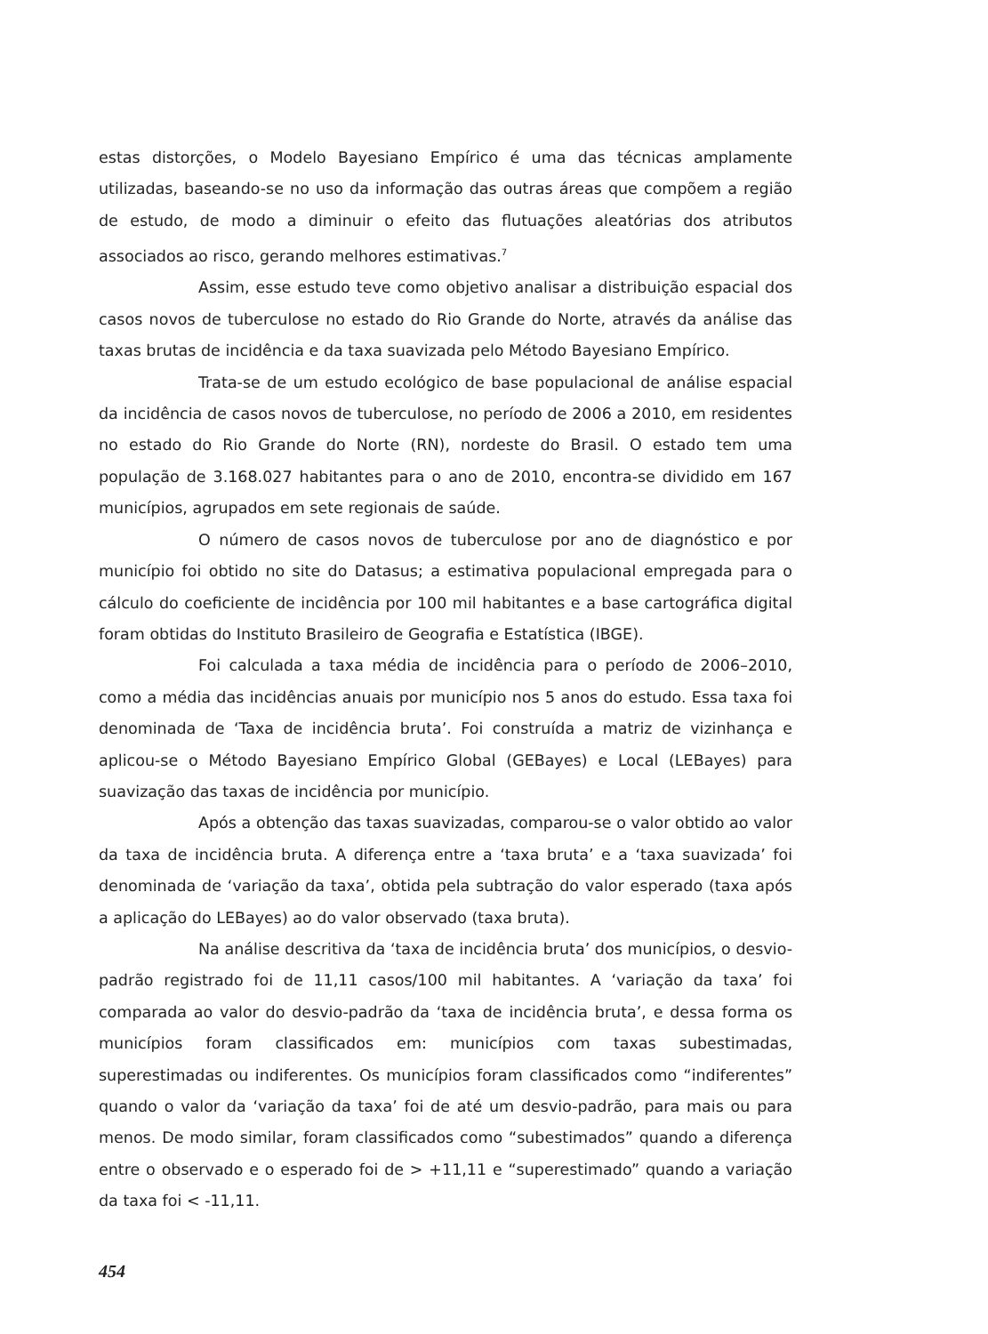estas distorções, o Modelo Bayesiano Empírico é uma das técnicas amplamente utilizadas, baseando-se no uso da informação das outras áreas que compõem a região de estudo, de modo a diminuir o efeito das flutuações aleatórias dos atributos associados ao risco, gerando melhores estimativas.<sup>7</sup>
Assim, esse estudo teve como objetivo analisar a distribuição espacial dos casos novos de tuberculose no estado do Rio Grande do Norte, através da análise das taxas brutas de incidência e da taxa suavizada pelo Método Bayesiano Empírico.
Trata-se de um estudo ecológico de base populacional de análise espacial da incidência de casos novos de tuberculose, no período de 2006 a 2010, em residentes no estado do Rio Grande do Norte (RN), nordeste do Brasil. O estado tem uma população de 3.168.027 habitantes para o ano de 2010, encontra-se dividido em 167 municípios, agrupados em sete regionais de saúde.
O número de casos novos de tuberculose por ano de diagnóstico e por município foi obtido no site do Datasus; a estimativa populacional empregada para o cálculo do coeficiente de incidência por 100 mil habitantes e a base cartográfica digital foram obtidas do Instituto Brasileiro de Geografia e Estatística (IBGE).
Foi calculada a taxa média de incidência para o período de 2006–2010, como a média das incidências anuais por município nos 5 anos do estudo. Essa taxa foi denominada de ‘Taxa de incidência bruta’. Foi construída a matriz de vizinhança e aplicou-se o Método Bayesiano Empírico Global (GEBayes) e Local (LEBayes) para suavização das taxas de incidência por município.
Após a obtenção das taxas suavizadas, comparou-se o valor obtido ao valor da taxa de incidência bruta. A diferença entre a ‘taxa bruta’ e a ‘taxa suavizada’ foi denominada de ‘variação da taxa’, obtida pela subtração do valor esperado (taxa após a aplicação do LEBayes) ao do valor observado (taxa bruta).
Na análise descritiva da ‘taxa de incidência bruta’ dos municípios, o desvio-padrão registrado foi de 11,11 casos/100 mil habitantes. A ‘variação da taxa’ foi comparada ao valor do desvio-padrão da ‘taxa de incidência bruta’, e dessa forma os municípios foram classificados em: municípios com taxas subestimadas, superestimadas ou indiferentes. Os municípios foram classificados como “indiferentes” quando o valor da ‘variação da taxa’ foi de até um desvio-padrão, para mais ou para menos. De modo similar, foram classificados como “subestimados” quando a diferença entre o observado e o esperado foi de > +11,11 e “superestimado” quando a variação da taxa foi < -11,11.
454